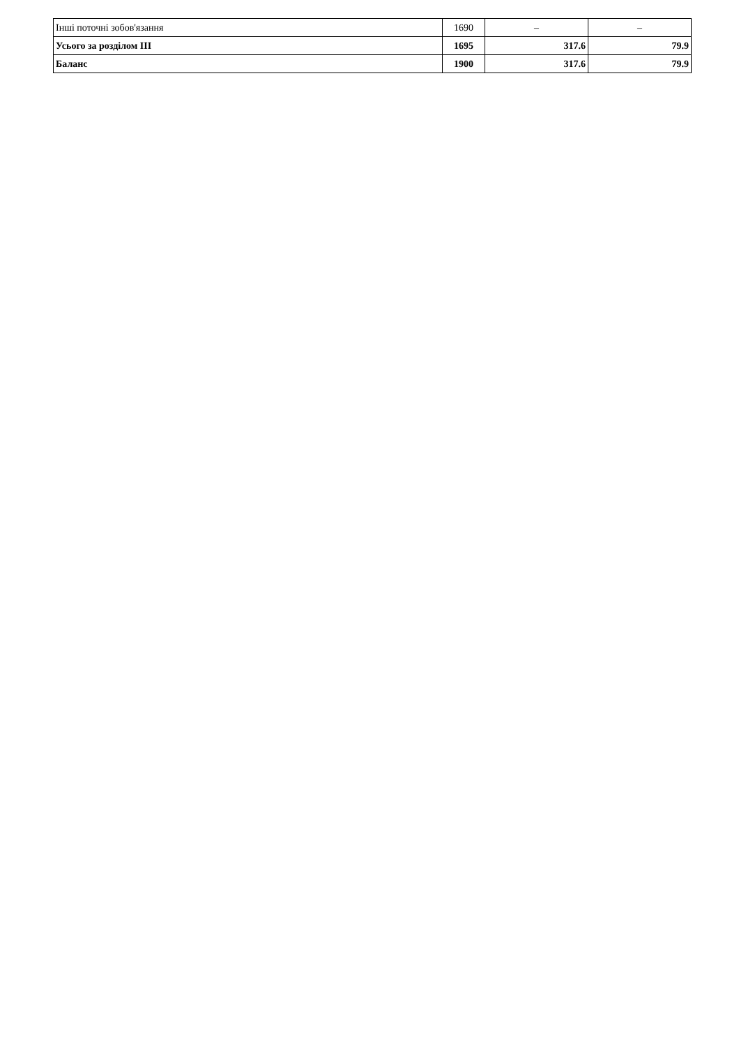| Інші поточні зобов'язання | 1690 | – | – |
| Усього за розділом III | 1695 | 317.6 | 79.9 |
| Баланс | 1900 | 317.6 | 79.9 |